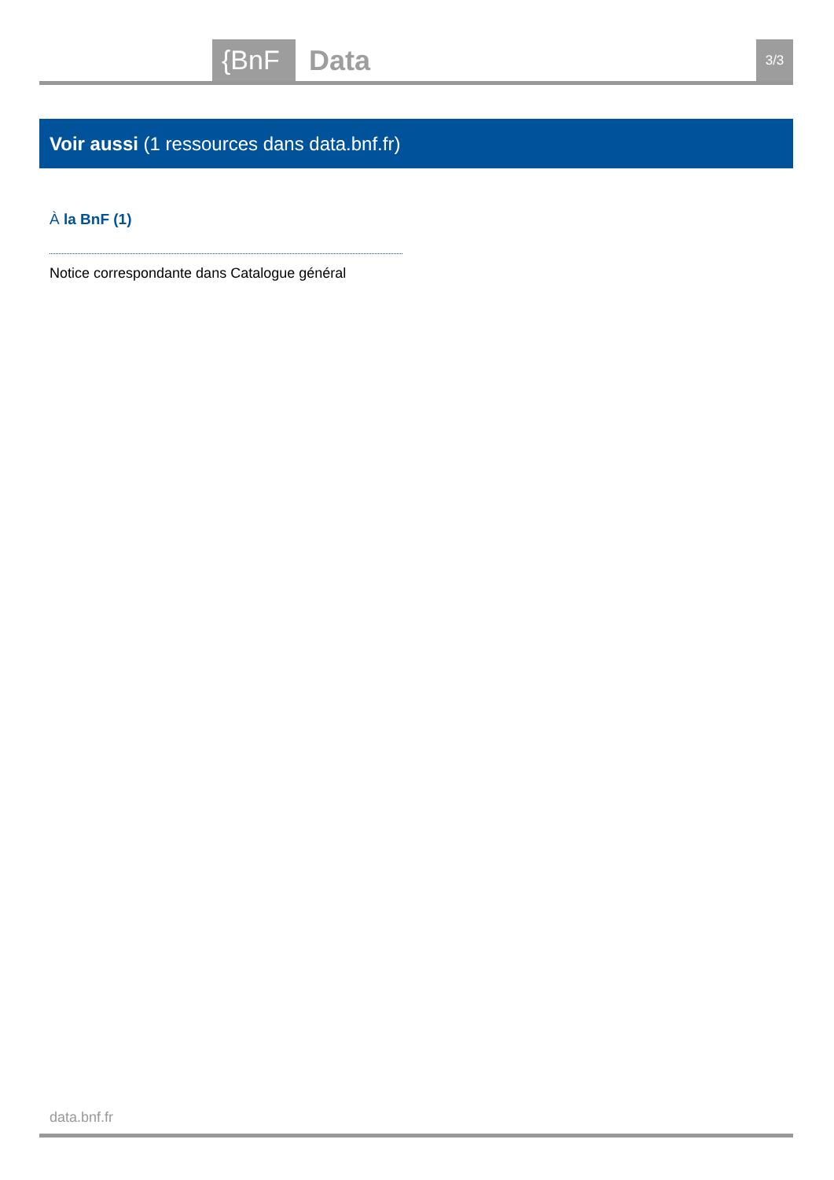{BnF Data 3/3
Voir aussi (1 ressources dans data.bnf.fr)
À la BnF (1)
Notice correspondante dans Catalogue général
data.bnf.fr